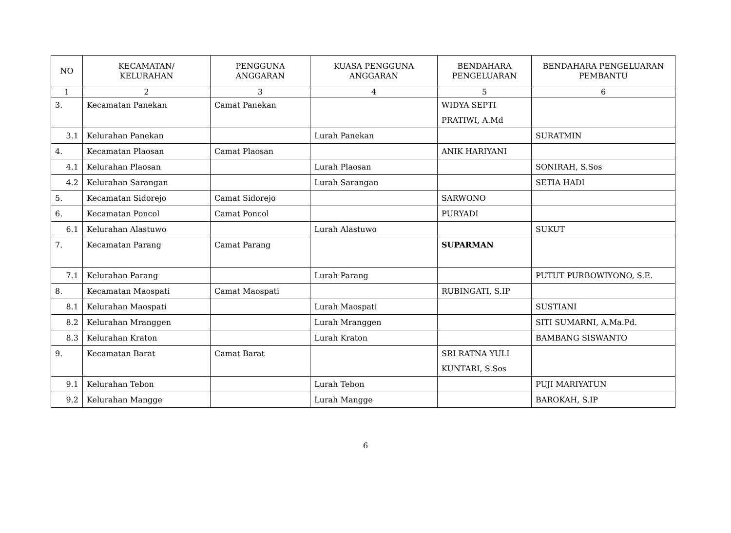| NO | KECAMATAN/ KELURAHAN | PENGGUNA ANGGARAN | KUASA PENGGUNA ANGGARAN | BENDAHARA PENGELUARAN | BENDAHARA PENGELUARAN PEMBANTU |
| --- | --- | --- | --- | --- | --- |
| 1 | 2 | 3 | 4 | 5 | 6 |
| 3. | Kecamatan Panekan | Camat Panekan | | WIDYA SEPTI PRATIWI, A.Md | |
| 3.1 | Kelurahan Panekan | | Lurah Panekan | | SURATMIN |
| 4. | Kecamatan Plaosan | Camat Plaosan | | ANIK HARIYANI | |
| 4.1 | Kelurahan Plaosan | | Lurah Plaosan | | SONIRAH, S.Sos |
| 4.2 | Kelurahan Sarangan | | Lurah Sarangan | | SETIA HADI |
| 5. | Kecamatan Sidorejo | Camat Sidorejo | | SARWONO | |
| 6. | Kecamatan Poncol | Camat Poncol | | PURYADI | |
| 6.1 | Kelurahan Alastuwo | | Lurah Alastuwo | | SUKUT |
| 7. | Kecamatan Parang | Camat Parang | | SUPARMAN | |
| 7.1 | Kelurahan Parang | | Lurah Parang | | PUTUT PURBOWIYONO, S.E. |
| 8. | Kecamatan Maospati | Camat Maospati | | RUBINGATI, S.IP | |
| 8.1 | Kelurahan Maospati | | Lurah Maospati | | SUSTIANI |
| 8.2 | Kelurahan Mranggen | | Lurah Mranggen | | SITI SUMARNI, A.Ma.Pd. |
| 8.3 | Kelurahan Kraton | | Lurah Kraton | | BAMBANG SISWANTO |
| 9. | Kecamatan Barat | Camat Barat | | SRI RATNA YULI KUNTARI, S.Sos | |
| 9.1 | Kelurahan Tebon | | Lurah Tebon | | PUJI MARIYATUN |
| 9.2 | Kelurahan Mangge | | Lurah Mangge | | BAROKAH, S.IP |
6